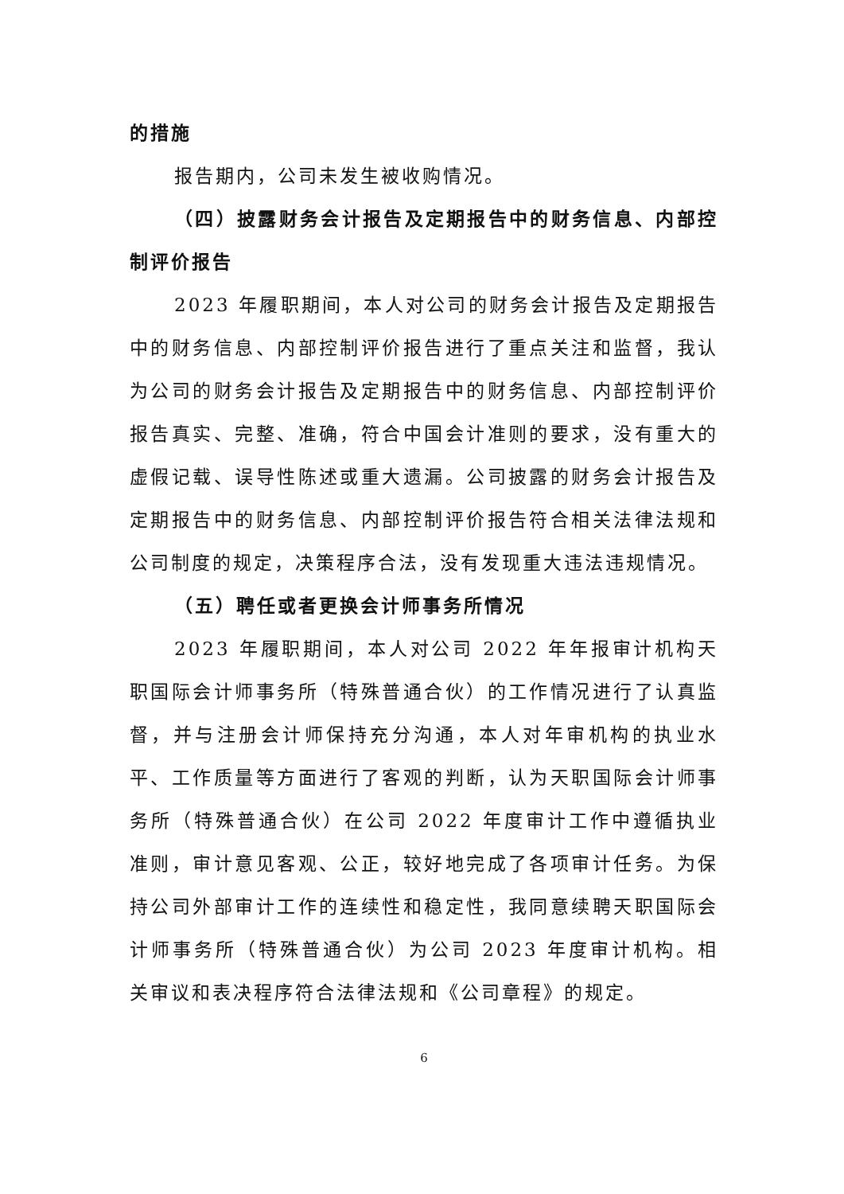的措施
报告期内，公司未发生被收购情况。
（四）披露财务会计报告及定期报告中的财务信息、内部控制评价报告
2023 年履职期间，本人对公司的财务会计报告及定期报告中的财务信息、内部控制评价报告进行了重点关注和监督，我认为公司的财务会计报告及定期报告中的财务信息、内部控制评价报告真实、完整、准确，符合中国会计准则的要求，没有重大的虚假记载、误导性陈述或重大遗漏。公司披露的财务会计报告及定期报告中的财务信息、内部控制评价报告符合相关法律法规和公司制度的规定，决策程序合法，没有发现重大违法违规情况。
（五）聘任或者更换会计师事务所情况
2023 年履职期间，本人对公司 2022 年年报审计机构天职国际会计师事务所（特殊普通合伙）的工作情况进行了认真监督，并与注册会计师保持充分沟通，本人对年审机构的执业水平、工作质量等方面进行了客观的判断，认为天职国际会计师事务所（特殊普通合伙）在公司 2022 年度审计工作中遵循执业准则，审计意见客观、公正，较好地完成了各项审计任务。为保持公司外部审计工作的连续性和稳定性，我同意续聘天职国际会计师事务所（特殊普通合伙）为公司 2023 年度审计机构。相关审议和表决程序符合法律法规和《公司章程》的规定。
6